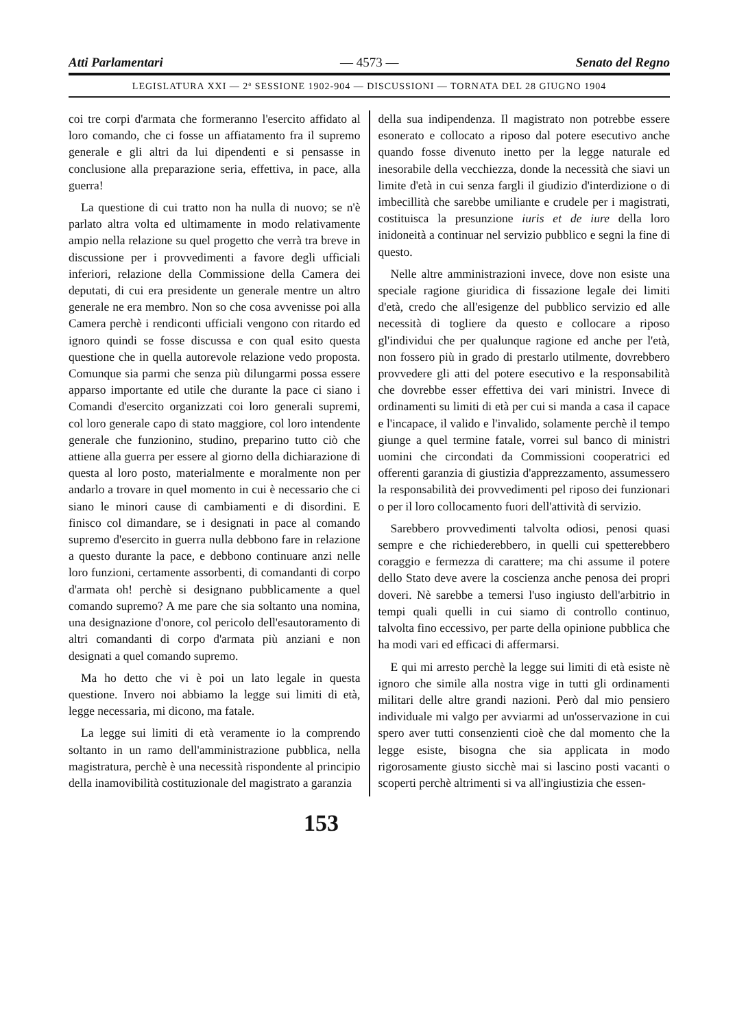Atti Parlamentari — 4573 — Senato del Regno
LEGISLATURA XXI — 2ª SESSIONE 1902-904 — DISCUSSIONI — TORNATA DEL 28 GIUGNO 1904
coi tre corpi d'armata che formeranno l'esercito affidato al loro comando, che ci fosse un affiatamento fra il supremo generale e gli altri da lui dipendenti e si pensasse in conclusione alla preparazione seria, effettiva, in pace, alla guerra!
La questione di cui tratto non ha nulla di nuovo; se n'è parlato altra volta ed ultimamente in modo relativamente ampio nella relazione su quel progetto che verrà tra breve in discussione per i provvedimenti a favore degli ufficiali inferiori, relazione della Commissione della Camera dei deputati, di cui era presidente un generale mentre un altro generale ne era membro. Non so che cosa avvenisse poi alla Camera perchè i rendiconti ufficiali vengono con ritardo ed ignoro quindi se fosse discussa e con qual esito questa questione che in quella autorevole relazione vedo proposta. Comunque sia parmi che senza più dilungarmi possa essere apparso importante ed utile che durante la pace ci siano i Comandi d'esercito organizzati coi loro generali supremi, col loro generale capo di stato maggiore, col loro intendente generale che funzionino, studino, preparino tutto ciò che attiene alla guerra per essere al giorno della dichiarazione di questa al loro posto, materialmente e moralmente non per andarlo a trovare in quel momento in cui è necessario che ci siano le minori cause di cambiamenti e di disordini. E finisco col dimandare, se i designati in pace al comando supremo d'esercito in guerra nulla debbono fare in relazione a questo durante la pace, e debbono continuare anzi nelle loro funzioni, certamente assorbenti, di comandanti di corpo d'armata oh! perchè si designano pubblicamente a quel comando supremo? A me pare che sia soltanto una nomina, una designazione d'onore, col pericolo dell'esautoramento di altri comandanti di corpo d'armata più anziani e non designati a quel comando supremo.
Ma ho detto che vi è poi un lato legale in questa questione. Invero noi abbiamo la legge sui limiti di età, legge necessaria, mi dicono, ma fatale.
La legge sui limiti di età veramente io la comprendo soltanto in un ramo dell'amministrazione pubblica, nella magistratura, perchè è una necessità rispondente al principio della inamovibilità costituzionale del magistrato a garanzia
della sua indipendenza. Il magistrato non potrebbe essere esonerato e collocato a riposo dal potere esecutivo anche quando fosse divenuto inetto per la legge naturale ed inesorabile della vecchiezza, donde la necessità che siavi un limite d'età in cui senza fargli il giudizio d'interdizione o di imbecillità che sarebbe umiliante e crudele per i magistrati, costituisca la presunzione iuris et de iure della loro inidoneità a continuar nel servizio pubblico e segni la fine di questo.
Nelle altre amministrazioni invece, dove non esiste una speciale ragione giuridica di fissazione legale dei limiti d'età, credo che all'esigenze del pubblico servizio ed alle necessità di togliere da questo e collocare a riposo gl'individui che per qualunque ragione ed anche per l'età, non fossero più in grado di prestarlo utilmente, dovrebbero provvedere gli atti del potere esecutivo e la responsabilità che dovrebbe esser effettiva dei vari ministri. Invece di ordinamenti su limiti di età per cui si manda a casa il capace e l'incapace, il valido e l'invalido, solamente perchè il tempo giunge a quel termine fatale, vorrei sul banco di ministri uomini che circondati da Commissioni cooperatrici ed offerenti garanzia di giustizia d'apprezzamento, assumessero la responsabilità dei provvedimenti pel riposo dei funzionari o per il loro collocamento fuori dell'attività di servizio.
Sarebbero provvedimenti talvolta odiosi, penosi quasi sempre e che richiederebbero, in quelli cui spetterebbero coraggio e fermezza di carattere; ma chi assume il potere dello Stato deve avere la coscienza anche penosa dei propri doveri. Nè sarebbe a temersi l'uso ingiusto dell'arbitrio in tempi quali quelli in cui siamo di controllo continuo, talvolta fino eccessivo, per parte della opinione pubblica che ha modi vari ed efficaci di affermarsi.
E qui mi arresto perchè la legge sui limiti di età esiste nè ignoro che simile alla nostra vige in tutti gli ordinamenti militari delle altre grandi nazioni. Però dal mio pensiero individuale mi valgo per avviarmi ad un'osservazione in cui spero aver tutti consenzienti cioè che dal momento che la legge esiste, bisogna che sia applicata in modo rigorosamente giusto sicchè mai si lascino posti vacanti o scoperti perchè altrimenti si va all'ingiustizia che essen-
153